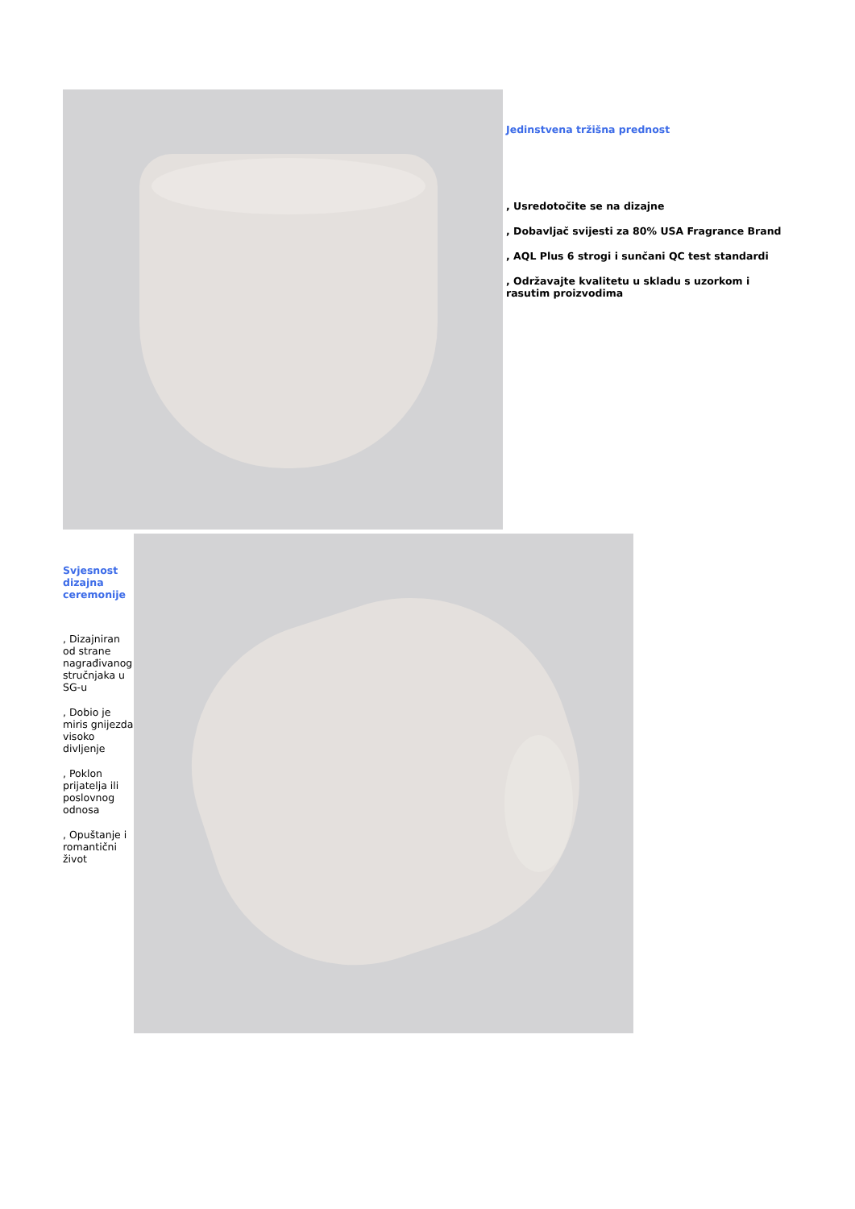Jedinstvena tržišna prednost
, Usredotočite se na dizajne
, Dobavljač svijesti za 80% USA Fragrance Brand
, AQL Plus 6 strogi i sunčani QC test standardi
, Održavajte kvalitetu u skladu s uzorkom i rasutim proizvodima
Svjesnost dizajna ceremonije
, Dizajniran od strane nagrađivanog stručnjaka u SG-u
, Dobio je miris gnijezda visoko divljenje
, Poklon prijatelja ili poslovnog odnosa
, Opuštanje i romantični život